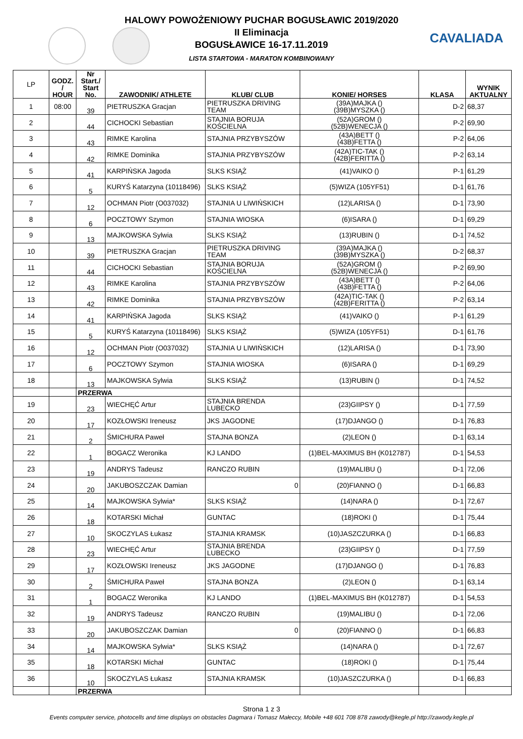HALOWY POWOŻENIOWY PUCHAR BOGUSŁAWIC 2019/2020
II Eliminacja
BOGUSŁAWICE 16-17.11.2019
CAVALIADA
LISTA STARTOWA - MARATON KOMBINOWANY
| LP | GODZ. / HOUR | Nr Start./ Start No. | ZAWODNIK/ ATHLETE | KLUB/ CLUB | KONIE/ HORSES | KLASA | WYNIK AKTUALNY |
| --- | --- | --- | --- | --- | --- | --- | --- |
| 1 | 08:00 | 39 | PIETRUSZKA Gracjan | PIETRUSZKA DRIVING TEAM | (39A)MAJKA () (39B)MYSZKA () | D-2 | 68,37 |
| 2 | | 44 | CICHOCKI Sebastian | STAJNIA BORUJA KOŚCIELNA | (52A)GROM () (52B)WENECJA () | P-2 | 69,90 |
| 3 | | 43 | RIMKE Karolina | STAJNIA PRZYBYSZÓW | (43A)BETT () (43B)FETTA () | P-2 | 64,06 |
| 4 | | 42 | RIMKE Dominika | STAJNIA PRZYBYSZÓW | (42A)TIC-TAK () (42B)FERITTA () | P-2 | 63,14 |
| 5 | | 41 | KARPIŃSKA Jagoda | SLKS KSIĄŻ | (41)VAIKO () | P-1 | 61,29 |
| 6 | | 5 | KURYŚ Katarzyna (10118496) | SLKS KSIĄŻ | (5)WIZA (105YF51) | D-1 | 61,76 |
| 7 | | 12 | OCHMAN Piotr (O037032) | STAJNIA U LIWIŃSKICH | (12)LARISA () | D-1 | 73,90 |
| 8 | | 6 | POCZTOWY Szymon | STAJNIA WIOSKA | (6)ISARA () | D-1 | 69,29 |
| 9 | | 13 | MAJKOWSKA Sylwia | SLKS KSIĄŻ | (13)RUBIN () | D-1 | 74,52 |
| 10 | | 39 | PIETRUSZKA Gracjan | PIETRUSZKA DRIVING TEAM | (39A)MAJKA () (39B)MYSZKA () | D-2 | 68,37 |
| 11 | | 44 | CICHOCKI Sebastian | STAJNIA BORUJA KOŚCIELNA | (52A)GROM () (52B)WENECJA () | P-2 | 69,90 |
| 12 | | 43 | RIMKE Karolina | STAJNIA PRZYBYSZÓW | (43A)BETT () (43B)FETTA () | P-2 | 64,06 |
| 13 | | 42 | RIMKE Dominika | STAJNIA PRZYBYSZÓW | (42A)TIC-TAK () (42B)FERITTA () | P-2 | 63,14 |
| 14 | | 41 | KARPIŃSKA Jagoda | SLKS KSIĄŻ | (41)VAIKO () | P-1 | 61,29 |
| 15 | | 5 | KURYŚ Katarzyna (10118496) | SLKS KSIĄŻ | (5)WIZA (105YF51) | D-1 | 61,76 |
| 16 | | 12 | OCHMAN Piotr (O037032) | STAJNIA U LIWIŃSKICH | (12)LARISA () | D-1 | 73,90 |
| 17 | | 6 | POCZTOWY Szymon | STAJNIA WIOSKA | (6)ISARA () | D-1 | 69,29 |
| 18 | | 13 | MAJKOWSKA Sylwia | SLKS KSIĄŻ | (13)RUBIN () | D-1 | 74,52 |
| | | PRZERWA | | | | | |
| 19 | | 23 | WIECHĘĆ Artur | STAJNIA BRENDA LUBECKO | (23)GIIPSY () | D-1 | 77,59 |
| 20 | | 17 | KOZŁOWSKI Ireneusz | JKS JAGODNE | (17)DJANGO () | D-1 | 76,83 |
| 21 | | 2 | ŚMICHURA Paweł | STAJNA BONZA | (2)LEON () | D-1 | 63,14 |
| 22 | | 1 | BOGACZ Weronika | KJ LANDO | (1)BEL-MAXIMUS BH (K012787) | D-1 | 54,53 |
| 23 | | 19 | ANDRYS Tadeusz | RANCZO RUBIN | (19)MALIBU () | D-1 | 72,06 |
| 24 | | 20 | JAKUBOSZCZAK Damian | 0 | (20)FIANNO () | D-1 | 66,83 |
| 25 | | 14 | MAJKOWSKA Sylwia* | SLKS KSIĄŻ | (14)NARA () | D-1 | 72,67 |
| 26 | | 18 | KOTARSKI Michał | GUNTAC | (18)ROKI () | D-1 | 75,44 |
| 27 | | 10 | SKOCZYLAS Łukasz | STAJNIA KRAMSK | (10)JASZCZURKA () | D-1 | 66,83 |
| 28 | | 23 | WIECHĘĆ Artur | STAJNIA BRENDA LUBECKO | (23)GIIPSY () | D-1 | 77,59 |
| 29 | | 17 | KOZŁOWSKI Ireneusz | JKS JAGODNE | (17)DJANGO () | D-1 | 76,83 |
| 30 | | 2 | ŚMICHURA Paweł | STAJNA BONZA | (2)LEON () | D-1 | 63,14 |
| 31 | | 1 | BOGACZ Weronika | KJ LANDO | (1)BEL-MAXIMUS BH (K012787) | D-1 | 54,53 |
| 32 | | 19 | ANDRYS Tadeusz | RANCZO RUBIN | (19)MALIBU () | D-1 | 72,06 |
| 33 | | 20 | JAKUBOSZCZAK Damian | 0 | (20)FIANNO () | D-1 | 66,83 |
| 34 | | 14 | MAJKOWSKA Sylwia* | SLKS KSIĄŻ | (14)NARA () | D-1 | 72,67 |
| 35 | | 18 | KOTARSKI Michał | GUNTAC | (18)ROKI () | D-1 | 75,44 |
| 36 | | 10 | SKOCZYLAS Łukasz | STAJNIA KRAMSK | (10)JASZCZURKA () | D-1 | 66,83 |
| | | PRZERWA | | | | | |
Strona 1 z 3
Events computer service, photocells and time displays on obstacles Dagmara i Tomasz Małeccy, Mobile +48 601 708 878 zawody@kegle.pl http://zawody.kegle.pl